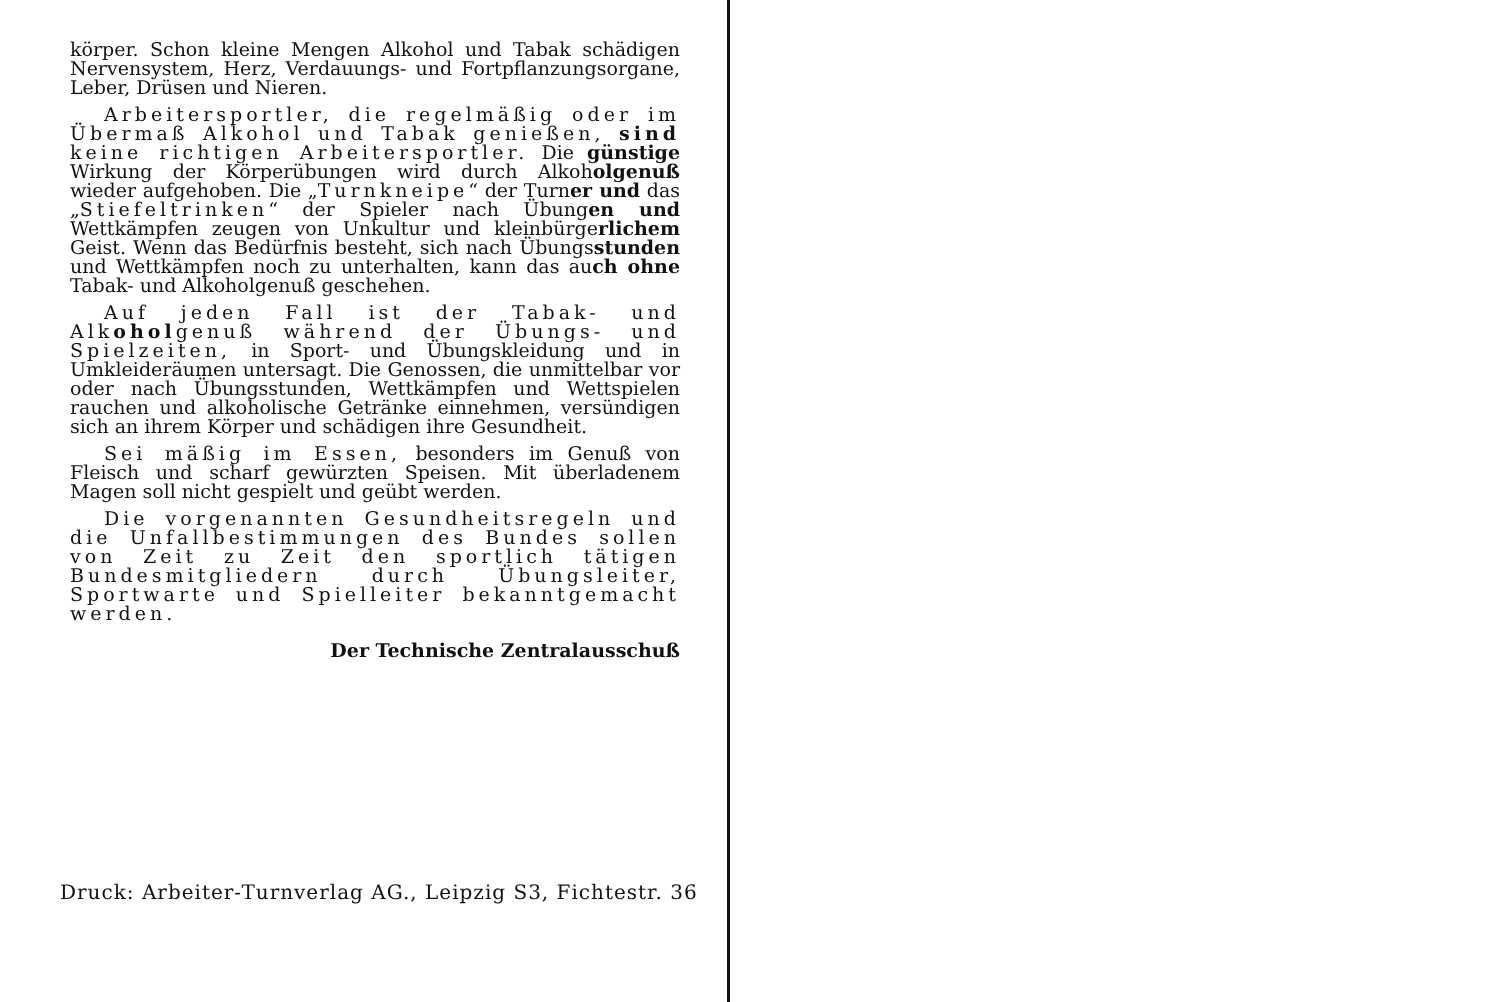körper. Schon kleine Mengen Alkohol und Tabak schädigen Nervensystem, Herz, Verdauungs- und Fortpflanzungsorgane, Leber, Drüsen und Nieren.
Arbeitersportler, die regelmäßig oder im Übermaß Alkohol und Tabak genießen, sind keine richtigen Arbeitersportler. Die günstige Wirkung der Körperübungen wird durch Alkoholgenuß wieder aufgehoben. Die „Turnkneipe“ der Turner und das „Stiefeltrinken“ der Spieler nach Übungen und Wettkämpfen zeugen von Unkultur und kleinbürgerlichem Geist. Wenn das Bedürfnis besteht, sich nach Übungsstunden und Wettkämpfen noch zu unterhalten, kann das auch ohne Tabak- und Alkoholgenuß geschehen.
Auf jeden Fall ist der Tabak- und Alkoholgenuß während der Übungs- und Spielzeiten, in Sport- und Übungskleidung und in Umkleideräumen untersagt. Die Genossen, die unmittelbar vor oder nach Übungsstunden, Wettkämpfen und Wettspielen rauchen und alkoholische Getränke einnehmen, versündigen sich an ihrem Körper und schädigen ihre Gesundheit.
Sei mäßig im Essen, besonders im Genuß von Fleisch und scharf gewürzten Speisen. Mit überladenem Magen soll nicht gespielt und geübt werden.
Die vorgenannten Gesundheitsregeln und die Unfallbestimmungen des Bundes sollen von Zeit zu Zeit den sportlich tätigen Bundesmitgliedern durch Übungsleiter, Sportwarte und Spielleiter bekanntgemacht werden.
Der Technische Zentralausschuß
Druck: Arbeiter-Turnverlag AG., Leipzig S3, Fichtestr. 36